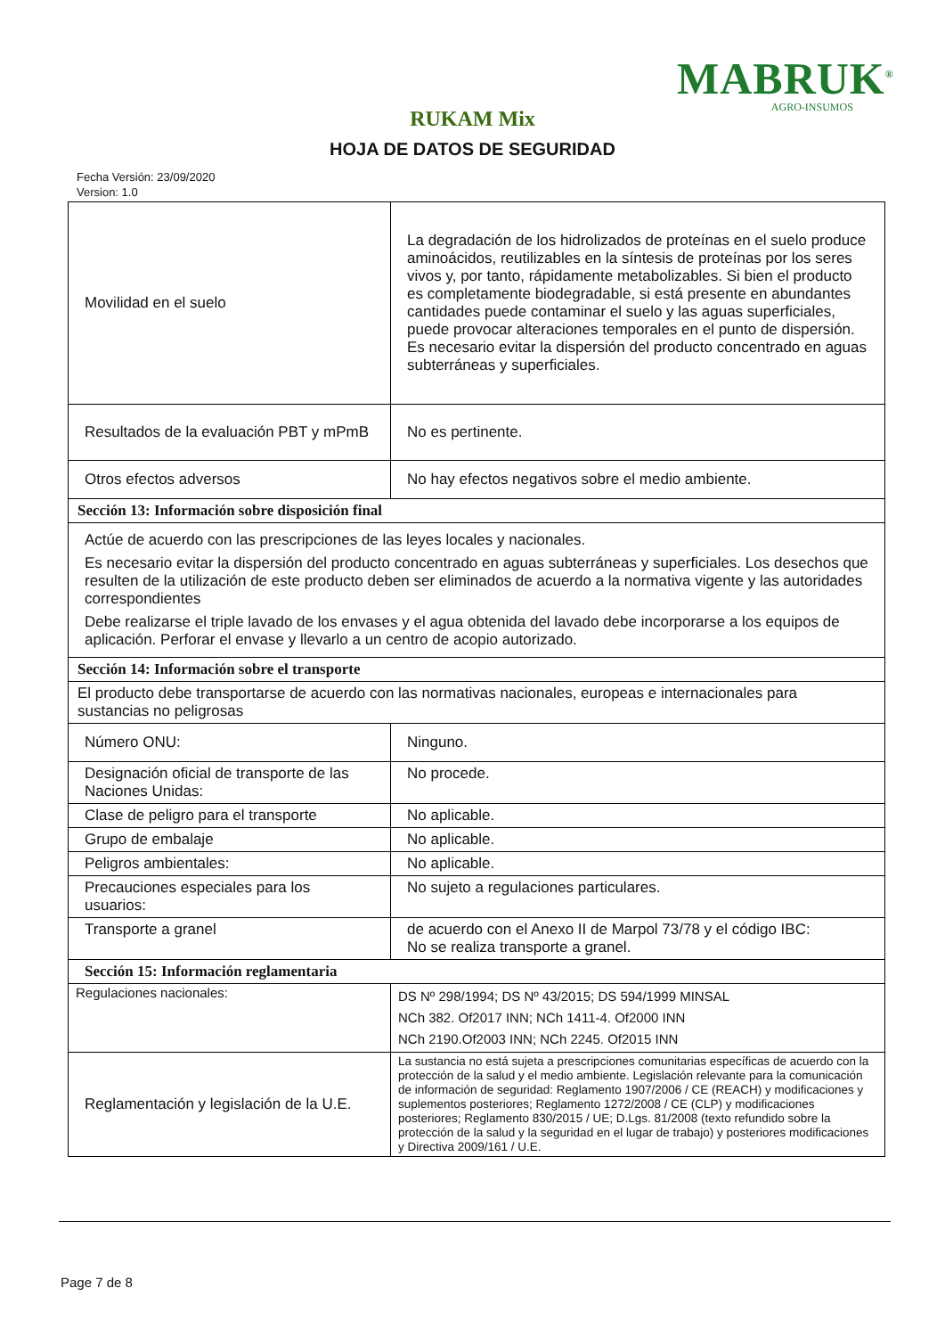MABRUK<sup>®</sup>
AGRO-INSUMOS
RUKAM Mix
HOJA DE DATOS DE SEGURIDAD
Fecha Versión: 23/09/2020
Version: 1.0
| Movilidad en el suelo | La degradación de los hidrolizados de proteínas en el suelo produce aminoácidos, reutilizables en la síntesis de proteínas por los seres vivos y, por tanto, rápidamente metabolizables. Si bien el producto es completamente biodegradable, si está presente en abundantes cantidades puede contaminar el suelo y las aguas superficiales, puede provocar alteraciones temporales en el punto de dispersión. Es necesario evitar la dispersión del producto concentrado en aguas subterráneas y superficiales. |
| Resultados de la evaluación PBT y mPmB | No es pertinente. |
| Otros efectos adversos | No hay efectos negativos sobre el medio ambiente. |
| Sección 13: Información sobre disposición final | |
| Actúe de acuerdo con las prescripciones de las leyes locales y nacionales. Es necesario evitar la dispersión del producto concentrado en aguas subterráneas y superficiales. Los desechos que resulten de la utilización de este producto deben ser eliminados de acuerdo a la normativa vigente y las autoridades correspondientes Debe realizarse el triple lavado de los envases y el agua obtenida del lavado debe incorporarse a los equipos de aplicación. Perforar el envase y llevarlo a un centro de acopio autorizado. | |
| Sección 14: Información sobre el transporte | |
| El producto debe transportarse de acuerdo con las normativas nacionales, europeas e internacionales para sustancias no peligrosas | |
| Número ONU: | Ninguno. |
| Designación oficial de transporte de las Naciones Unidas: | No procede. |
| Clase de peligro para el transporte | No aplicable. |
| Grupo de embalaje | No aplicable. |
| Peligros ambientales: | No aplicable. |
| Precauciones especiales para los usuarios: | No sujeto a regulaciones particulares. |
| Transporte a granel | de acuerdo con el Anexo II de Marpol 73/78 y el código IBC: No se realiza transporte a granel. |
| Sección 15: Información reglamentaria | |
| Regulaciones nacionales: | DS Nº 298/1994; DS Nº 43/2015; DS 594/1999 MINSAL NCh 382. Of2017 INN; NCh 1411-4. Of2000 INN NCh 2190.Of2003 INN; NCh 2245. Of2015 INN |
| Reglamentación y legislación de la U.E. | La sustancia no está sujeta a prescripciones comunitarias específicas de acuerdo con la protección de la salud y el medio ambiente. Legislación relevante para la comunicación de información de seguridad: Reglamento 1907/2006 / CE (REACH) y modificaciones y suplementos posteriores; Reglamento 1272/2008 / CE (CLP) y modificaciones posteriores; Reglamento 830/2015 / UE; D.Lgs. 81/2008 (texto refundido sobre la protección de la salud y la seguridad en el lugar de trabajo) y posteriores modificaciones y Directiva 2009/161 / U.E. |
Page 7 de 8